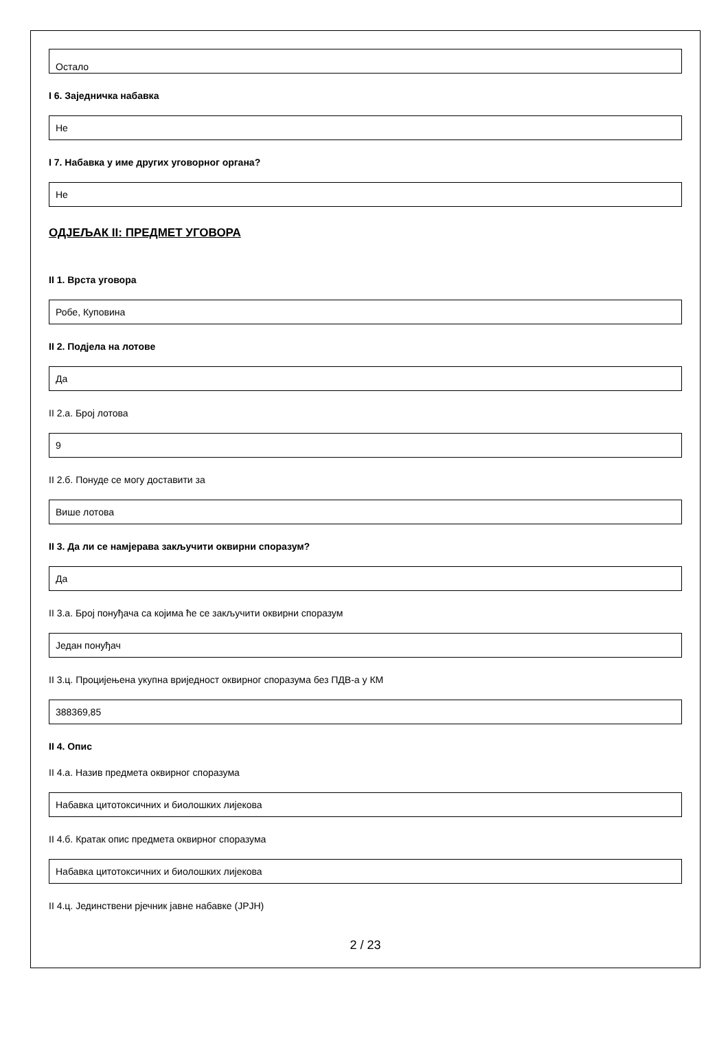Остало
I 6. Заједничка набавка
Не
I 7. Набавка у име других уговорног органа?
Не
ОДЈЕЉАК II: ПРЕДМЕТ УГОВОРА
II 1. Врста уговора
Робе, Куповина
II 2. Подјела на лотове
Да
II 2.а. Број лотова
9
II 2.б. Понуде се могу доставити за
Више лотова
II 3. Да ли се намјерава закључити оквирни споразум?
Да
II 3.а. Број понуђача са којима ће се закључити оквирни споразум
Један понуђач
II 3.ц. Процијењена укупна вриједност оквирног споразума без ПДВ-а у КМ
388369,85
II 4. Опис
II 4.а. Назив предмета оквирног споразума
Набавка цитотоксичних и биолошких лијекова
II 4.б. Кратак опис предмета оквирног споразума
Набавка цитотоксичних и биолошких лијекова
II 4.ц. Јединствени рјечник јавне набавке (ЈРЈН)
2 / 23